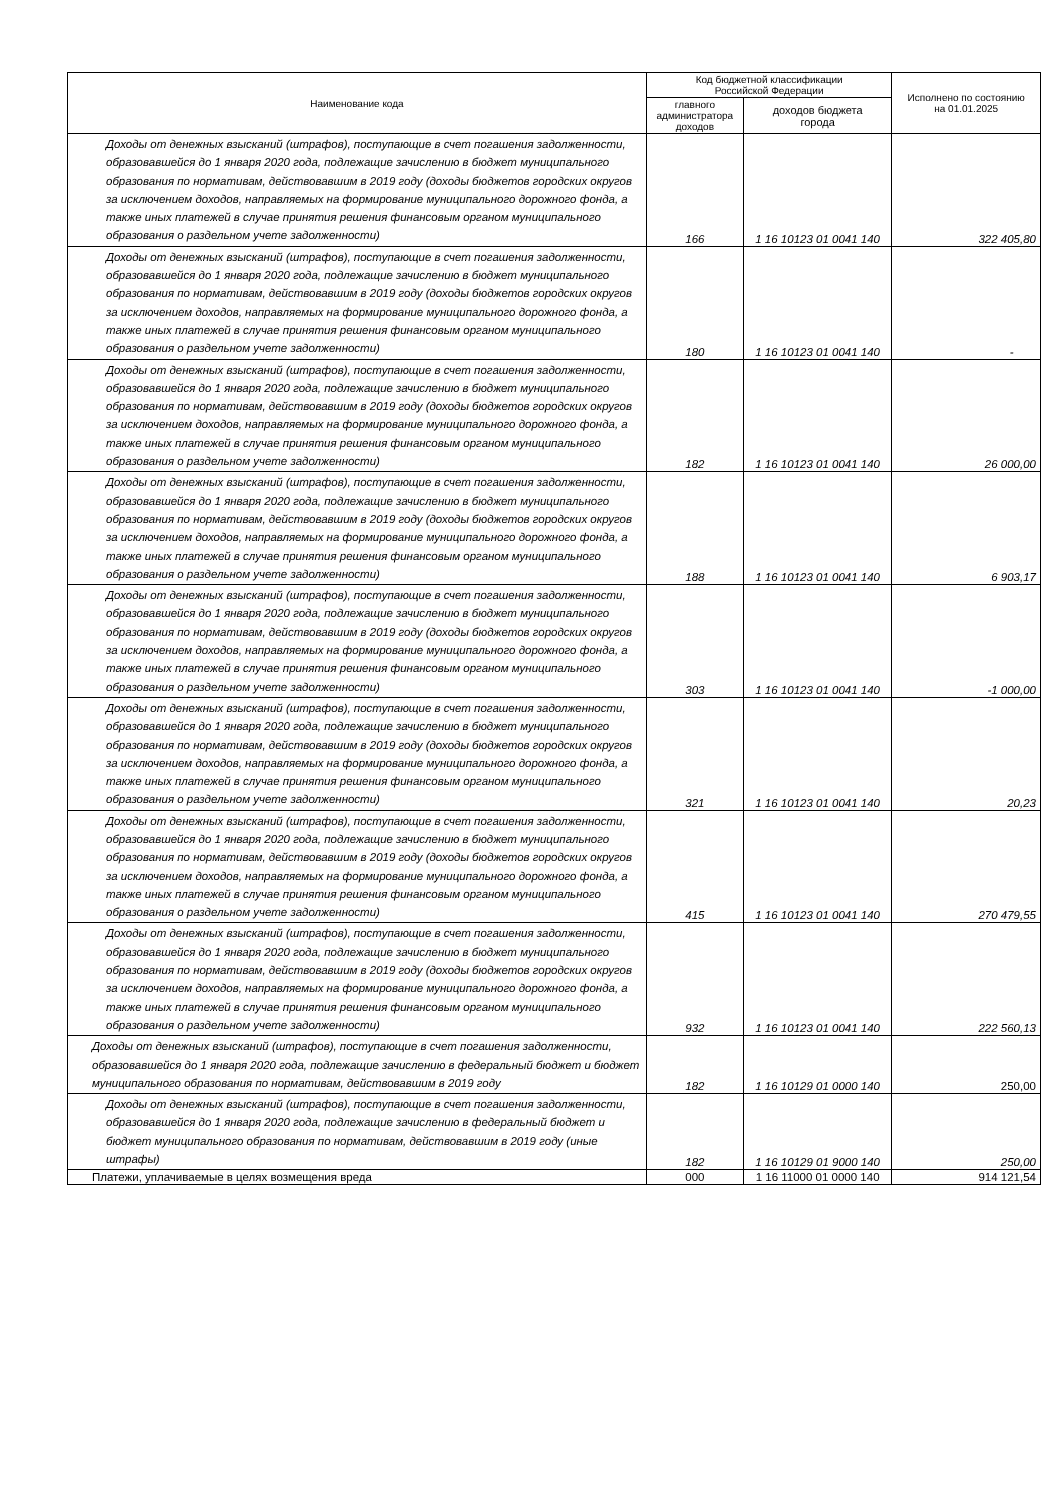| Наименование кода | Код бюджетной классификации Российской Федерации | | Исполнено по состоянию на 01.01.2025 |
| --- | --- | --- | --- |
| | главного администратора доходов | доходов бюджета города | |
| Доходы от денежных взысканий (штрафов), поступающие в счет погашения задолженности, образовавшейся до 1 января 2020 года, подлежащие зачислению в бюджет муниципального образования по нормативам, действовавшим в 2019 году (доходы бюджетов городских округов за исключением доходов, направляемых на формирование муниципального дорожного фонда, а также иных платежей в случае принятия решения финансовым органом муниципального образования о раздельном учете задолженности) | 166 | 1 16 10123 01 0041 140 | 322 405,80 |
| Доходы от денежных взысканий (штрафов), поступающие в счет погашения задолженности, образовавшейся до 1 января 2020 года, подлежащие зачислению в бюджет муниципального образования по нормативам, действовавшим в 2019 году (доходы бюджетов городских округов за исключением доходов, направляемых на формирование муниципального дорожного фонда, а также иных платежей в случае принятия решения финансовым органом муниципального образования о раздельном учете задолженности) | 180 | 1 16 10123 01 0041 140 | - |
| Доходы от денежных взысканий (штрафов), поступающие в счет погашения задолженности, образовавшейся до 1 января 2020 года, подлежащие зачислению в бюджет муниципального образования по нормативам, действовавшим в 2019 году (доходы бюджетов городских округов за исключением доходов, направляемых на формирование муниципального дорожного фонда, а также иных платежей в случае принятия решения финансовым органом муниципального образования о раздельном учете задолженности) | 182 | 1 16 10123 01 0041 140 | 26 000,00 |
| Доходы от денежных взысканий (штрафов), поступающие в счет погашения задолженности, образовавшейся до 1 января 2020 года, подлежащие зачислению в бюджет муниципального образования по нормативам, действовавшим в 2019 году (доходы бюджетов городских округов за исключением доходов, направляемых на формирование муниципального дорожного фонда, а также иных платежей в случае принятия решения финансовым органом муниципального образования о раздельном учете задолженности) | 188 | 1 16 10123 01 0041 140 | 6 903,17 |
| Доходы от денежных взысканий (штрафов), поступающие в счет погашения задолженности, образовавшейся до 1 января 2020 года, подлежащие зачислению в бюджет муниципального образования по нормативам, действовавшим в 2019 году (доходы бюджетов городских округов за исключением доходов, направляемых на формирование муниципального дорожного фонда, а также иных платежей в случае принятия решения финансовым органом муниципального образования о раздельном учете задолженности) | 303 | 1 16 10123 01 0041 140 | -1 000,00 |
| Доходы от денежных взысканий (штрафов), поступающие в счет погашения задолженности, образовавшейся до 1 января 2020 года, подлежащие зачислению в бюджет муниципального образования по нормативам, действовавшим в 2019 году (доходы бюджетов городских округов за исключением доходов, направляемых на формирование муниципального дорожного фонда, а также иных платежей в случае принятия решения финансовым органом муниципального образования о раздельном учете задолженности) | 321 | 1 16 10123 01 0041 140 | 20,23 |
| Доходы от денежных взысканий (штрафов), поступающие в счет погашения задолженности, образовавшейся до 1 января 2020 года, подлежащие зачислению в бюджет муниципального образования по нормативам, действовавшим в 2019 году (доходы бюджетов городских округов за исключением доходов, направляемых на формирование муниципального дорожного фонда, а также иных платежей в случае принятия решения финансовым органом муниципального образования о раздельном учете задолженности) | 415 | 1 16 10123 01 0041 140 | 270 479,55 |
| Доходы от денежных взысканий (штрафов), поступающие в счет погашения задолженности, образовавшейся до 1 января 2020 года, подлежащие зачислению в бюджет муниципального образования по нормативам, действовавшим в 2019 году (доходы бюджетов городских округов за исключением доходов, направляемых на формирование муниципального дорожного фонда, а также иных платежей в случае принятия решения финансовым органом муниципального образования о раздельном учете задолженности) | 932 | 1 16 10123 01 0041 140 | 222 560,13 |
| Доходы от денежных взысканий (штрафов), поступающие в счет погашения задолженности, образовавшейся до 1 января 2020 года, подлежащие зачислению в федеральный бюджет и бюджет муниципального образования по нормативам, действовавшим в 2019 году | 182 | 1 16 10129 01 0000 140 | 250,00 |
| Доходы от денежных взысканий (штрафов), поступающие в счет погашения задолженности, образовавшейся до 1 января 2020 года, подлежащие зачислению в федеральный бюджет и бюджет муниципального образования по нормативам, действовавшим в 2019 году (иные штрафы) | 182 | 1 16 10129 01 9000 140 | 250,00 |
| Платежи, уплачиваемые в целях возмещения вреда | 000 | 1 16 11000 01 0000 140 | 914 121,54 |